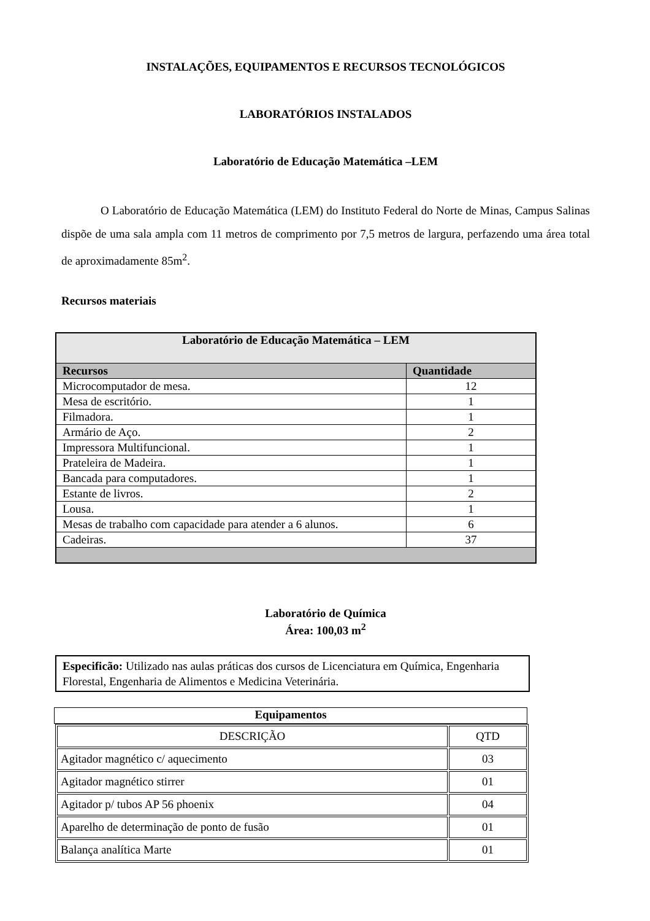INSTALAÇÕES, EQUIPAMENTOS E RECURSOS TECNOLÓGICOS
LABORATÓRIOS INSTALADOS
Laboratório de Educação Matemática –LEM
O Laboratório de Educação Matemática (LEM) do Instituto Federal do Norte de Minas, Campus Salinas dispõe de uma sala ampla com 11 metros de comprimento por 7,5 metros de largura, perfazendo uma área total de aproximadamente 85m<sup>2</sup>.
Recursos materiais
| Laboratório de Educação Matemática – LEM | |
| --- | --- |
| Recursos | Quantidade |
| Microcomputador de mesa. | 12 |
| Mesa de escritório. | 1 |
| Filmadora. | 1 |
| Armário de Aço. | 2 |
| Impressora Multifuncional. | 1 |
| Prateleira de Madeira. | 1 |
| Bancada para computadores. | 1 |
| Estante de livros. | 2 |
| Lousa. | 1 |
| Mesas de trabalho com capacidade para atender a 6 alunos. | 6 |
| Cadeiras. | 37 |
Laboratório de Química
Área: 100,03 m<sup>2</sup>
Especificão: Utilizado nas aulas práticas dos cursos de Licenciatura em Química, Engenharia Florestal, Engenharia de Alimentos e Medicina Veterinária.
Equipamentos
| DESCRIÇÃO | QTD |
| Agitador magnético c/ aquecimento | 03 |
| Agitador magnético stirrer | 01 |
| Agitador p/ tubos AP 56 phoenix | 04 |
| Aparelho de determinação de ponto de fusão | 01 |
| Balança analítica Marte | 01 |